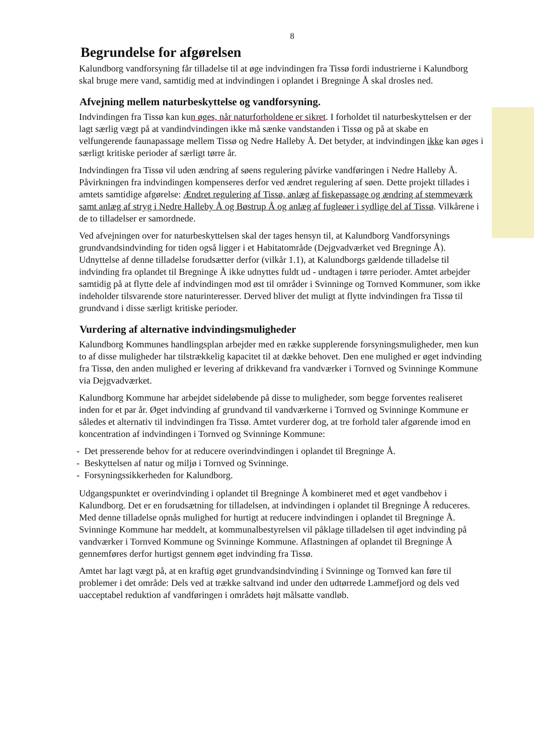8
Begrundelse for afgørelsen
Kalundborg vandforsyning får tilladelse til at øge indvindingen fra Tissø fordi industrierne i Kalundborg skal bruge mere vand, samtidig med at indvindingen i oplandet i Bregninge Å skal drosles ned.
Afvejning mellem naturbeskyttelse og vandforsyning.
Indvindingen fra Tissø kan kun øges, når naturforholdene er sikret. I forholdet til naturbeskyttelsen er der lagt særlig vægt på at vandindvindingen ikke må sænke vandstanden i Tissø og på at skabe en velfungerende faunapassage mellem Tissø og Nedre Halleby Å. Det betyder, at indvindingen ikke kan øges i særligt kritiske perioder af særligt tørre år.
Indvindingen fra Tissø vil uden ændring af søens regulering påvirke vandføringen i Nedre Halleby Å. Påvirkningen fra indvindingen kompenseres derfor ved ændret regulering af søen. Dette projekt tillades i amtets samtidige afgørelse: Ændret regulering af Tissø, anlæg af fiskepassage og ændring af stemmeværk samt anlæg af stryg i Nedre Halleby Å og Bøstrup Å og anlæg af fugleøer i sydlige del af Tissø. Vilkårene i de to tilladelser er samordnede.
Ved afvejningen over for naturbeskyttelsen skal der tages hensyn til, at Kalundborg Vandforsynings grundvandsindvinding for tiden også ligger i et Habitatområde (Dejgvadværket ved Bregninge Å). Udnyttelse af denne tilladelse forudsætter derfor (vilkår 1.1), at Kalundborgs gældende tilladelse til indvinding fra oplandet til Bregninge Å ikke udnyttes fuldt ud - undtagen i tørre perioder. Amtet arbejder samtidig på at flytte dele af indvindingen mod øst til områder i Svinninge og Tornved Kommuner, som ikke indeholder tilsvarende store naturinteresser. Derved bliver det muligt at flytte indvindingen fra Tissø til grundvand i disse særligt kritiske perioder.
Vurdering af alternative indvindingsmuligheder
Kalundborg Kommunes handlingsplan arbejder med en række supplerende forsyningsmuligheder, men kun to af disse muligheder har tilstrækkelig kapacitet til at dække behovet. Den ene mulighed er øget indvinding fra Tissø, den anden mulighed er levering af drikkevand fra vandværker i Tornved og Svinninge Kommune via Dejgvadværket.
Kalundborg Kommune har arbejdet sideløbende på disse to muligheder, som begge forventes realiseret inden for et par år. Øget indvinding af grundvand til vandværkerne i Tornved og Svinninge Kommune er således et alternativ til indvindingen fra Tissø. Amtet vurderer dog, at tre forhold taler afgørende imod en koncentration af indvindingen i Tornved og Svinninge Kommune:
- Det presserende behov for at reducere overindvindingen i oplandet til Bregninge Å.
- Beskyttelsen af natur og miljø i Tornved og Svinninge.
- Forsyningssikkerheden for Kalundborg.
Udgangspunktet er overindvinding i oplandet til Bregninge Å kombineret med et øget vandbehov i Kalundborg. Det er en forudsætning for tilladelsen, at indvindingen i oplandet til Bregninge Å reduceres. Med denne tilladelse opnås mulighed for hurtigt at reducere indvindingen i oplandet til Bregninge Å. Svinninge Kommune har meddelt, at kommunalbestyrelsen vil påklage tilladelsen til øget indvinding på vandværker i Tornved Kommune og Svinninge Kommune. Aflastningen af oplandet til Bregninge Å gennemføres derfor hurtigst gennem øget indvinding fra Tissø.
Amtet har lagt vægt på, at en kraftig øget grundvandsindvinding i Svinninge og Tornved kan føre til problemer i det område: Dels ved at trække saltvand ind under den udtørrede Lammefjord og dels ved uacceptabel reduktion af vandføringen i områdets højt målsatte vandløb.